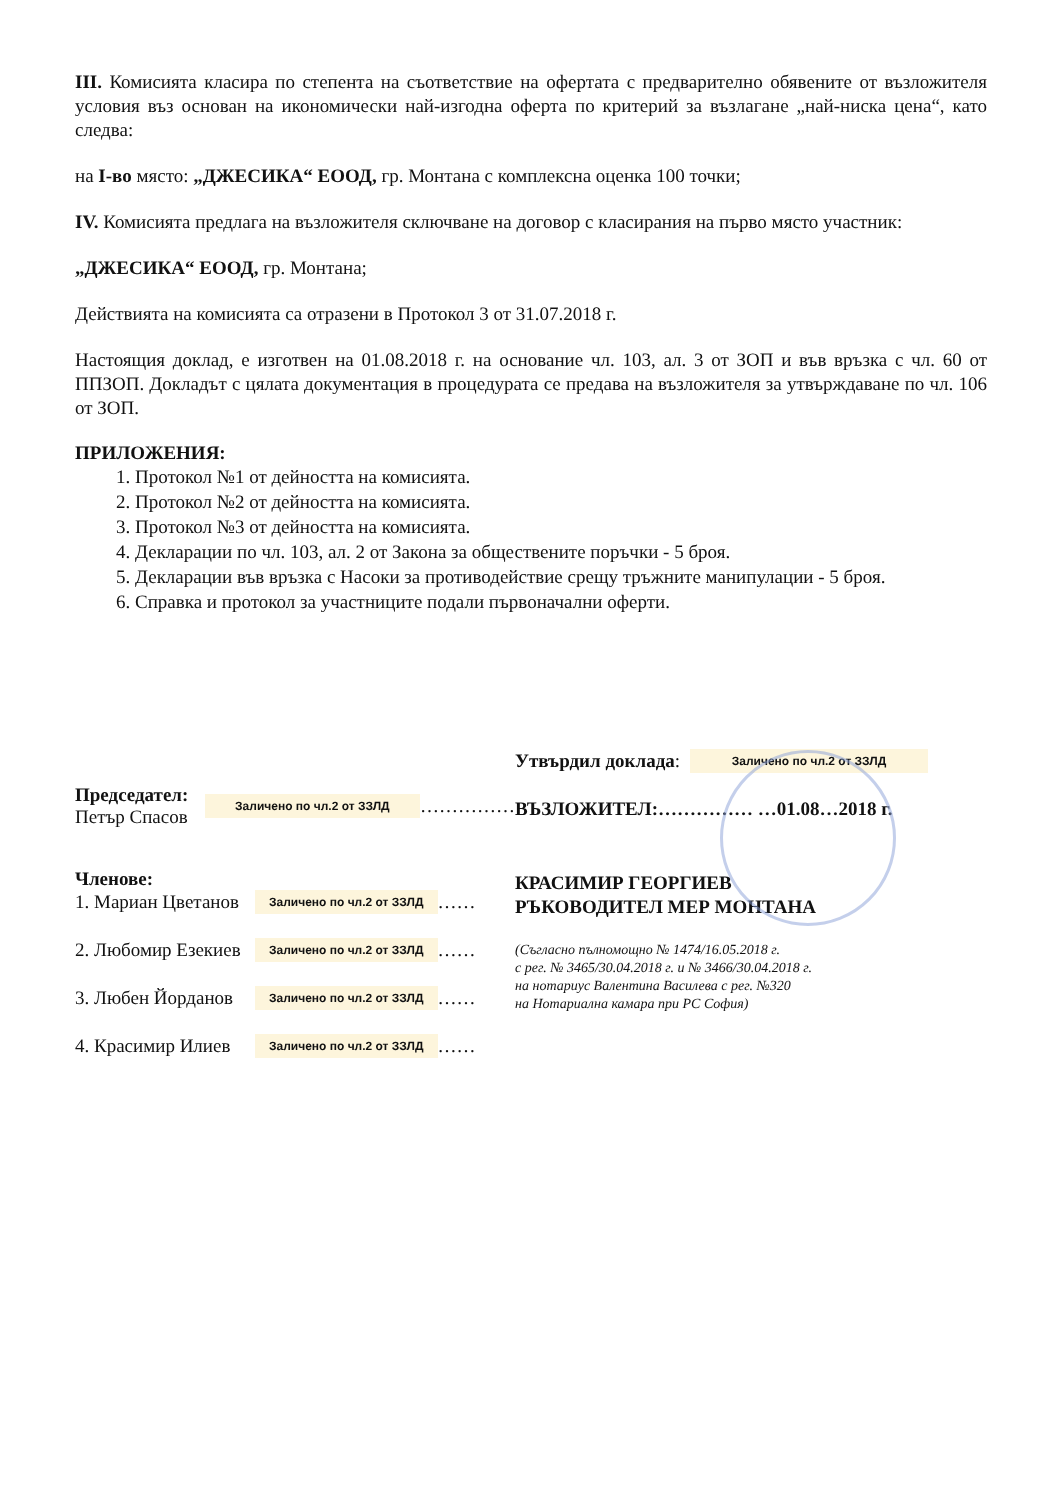III. Комисията класира по степента на съответствие на офертата с предварително обявените от възложителя условия въз основан на икономически най-изгодна оферта по критерий за възлагане „най-ниска цена“, като следва:
на I-во място: „ДЖЕСИКА“ ЕООД, гр. Монтана с комплексна оценка 100 точки;
IV. Комисията предлага на възложителя сключване на договор с класирания на първо място участник:
„ДЖЕСИКА“ ЕООД, гр. Монтана;
Действията на комисията са отразени в Протокол 3 от 31.07.2018 г.
Настоящия доклад, е изготвен на 01.08.2018 г. на основание чл. 103, ал. 3 от ЗОП и във връзка с чл. 60 от ППЗОП. Докладът с цялата документация в процедурата се предава на възложителя за утвърждаване по чл. 106 от ЗОП.
ПРИЛОЖЕНИЯ:
1. Протокол №1 от дейността на комисията.
2. Протокол №2 от дейността на комисията.
3. Протокол №3 от дейността на комисията.
4. Декларации по чл. 103, ал. 2 от Закона за обществените поръчки - 5 броя.
5. Декларации във връзка с Насоки за противодействие срещу тръжните манипулации - 5 броя.
6. Справка и протокол за участниците подали първоначални оферти.
Председател:
Петър Спасов
Заличено по чл.2 от ЗЗЛД
……………
Членове:
1. Мариан Цветанов
Заличено по чл.2 от ЗЗЛД
……
2. Любомир Езекиев
Заличено по чл.2 от ЗЗЛД
……
3. Любен Йорданов
Заличено по чл.2 от ЗЗЛД
……
4. Красимир Илиев
Заличено по чл.2 от ЗЗЛД
……
Утвърдил доклада: Заличено по чл.2 от ЗЗЛД
ВЪЗЛОЖИТЕЛ:…………… …01.08…2018 г.
КРАСИМИР ГЕОРГИЕВ
РЪКОВОДИТЕЛ МЕР МОНТАНА
(Съгласно пълномощно № 1474/16.05.2018 г.
с рег. № 3465/30.04.2018 г. и № 3466/30.04.2018 г.
на нотариус Валентина Василева с рег. №320
на Нотариална камара при РС София)